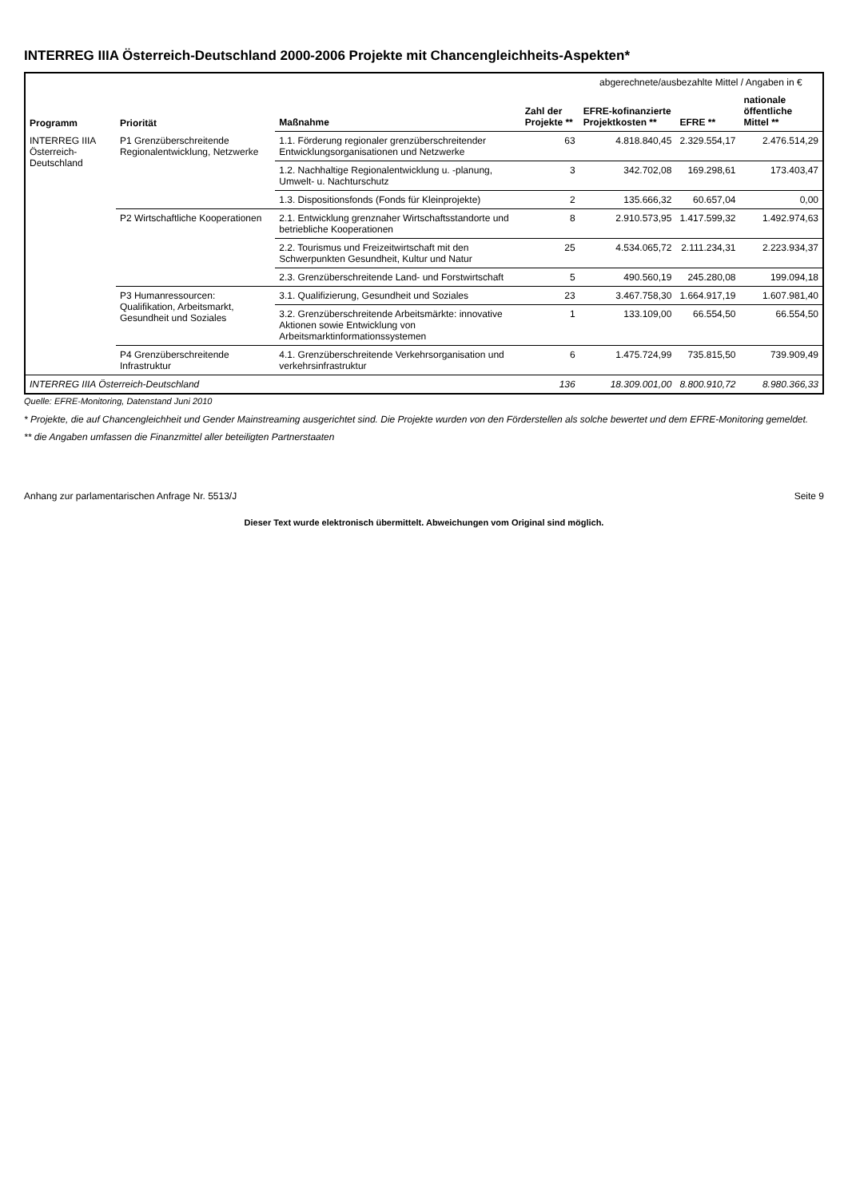INTERREG IIIA Österreich-Deutschland 2000-2006 Projekte mit Chancengleichheits-Aspekten*
| Programm | Priorität | Maßnahme | Zahl der Projekte ** | abgerechnete/ausbezahlte Mittel / Angaben in € | | |
| --- | --- | --- | --- | --- | --- | --- |
| | | | | EFRE-kofinanzierte Projektkosten ** | EFRE ** | nationale öffentliche Mittel ** |
| INTERREG IIIA Österreich-Deutschland | P1 Grenzüberschreitende Regionalentwicklung, Netzwerke | 1.1. Förderung regionaler grenzüberschreitender Entwicklungsorganisationen und Netzwerke | 63 | 4.818.840,45 | 2.329.554,17 | 2.476.514,29 |
| | | 1.2. Nachhaltige Regionalentwicklung u. -planung, Umwelt- u. Nachturschutz | 3 | 342.702,08 | 169.298,61 | 173.403,47 |
| | | 1.3. Dispositionsfonds (Fonds für Kleinprojekte) | 2 | 135.666,32 | 60.657,04 | 0,00 |
| | P2 Wirtschaftliche Kooperationen | 2.1. Entwicklung grenznaher Wirtschaftsstandorte und betriebliche Kooperationen | 8 | 2.910.573,95 | 1.417.599,32 | 1.492.974,63 |
| | | 2.2. Tourismus und Freizeitwirtschaft mit den Schwerpunkten Gesundheit, Kultur und Natur | 25 | 4.534.065,72 | 2.111.234,31 | 2.223.934,37 |
| | | 2.3. Grenzüberschreitende Land- und Forstwirtschaft | 5 | 490.560,19 | 245.280,08 | 199.094,18 |
| | P3 Humanressourcen: Qualifikation, Arbeitsmarkt, Gesundheit und Soziales | 3.1. Qualifizierung, Gesundheit und Soziales | 23 | 3.467.758,30 | 1.664.917,19 | 1.607.981,40 |
| | | 3.2. Grenzüberschreitende Arbeitsmärkte: innovative Aktionen sowie Entwicklung von Arbeitsmarktinformationssystemen | 1 | 133.109,00 | 66.554,50 | 66.554,50 |
| | P4 Grenzüberschreitende Infrastruktur | 4.1. Grenzüberschreitende Verkehrsorganisation und verkehrsinfrastruktur | 6 | 1.475.724,99 | 735.815,50 | 739.909,49 |
| INTERREG IIIA Österreich-Deutschland | | | 136 | 18.309.001,00 | 8.800.910,72 | 8.980.366,33 |
Quelle: EFRE-Monitoring, Datenstand Juni 2010
* Projekte, die auf Chancengleichheit und Gender Mainstreaming ausgerichtet sind. Die Projekte wurden von den Förderstellen als solche bewertet und dem EFRE-Monitoring gemeldet.
** die Angaben umfassen die Finanzmittel aller beteiligten Partnerstaaten
Anhang zur parlamentarischen Anfrage Nr. 5513/J Seite 9
Dieser Text wurde elektronisch übermittelt. Abweichungen vom Original sind möglich.